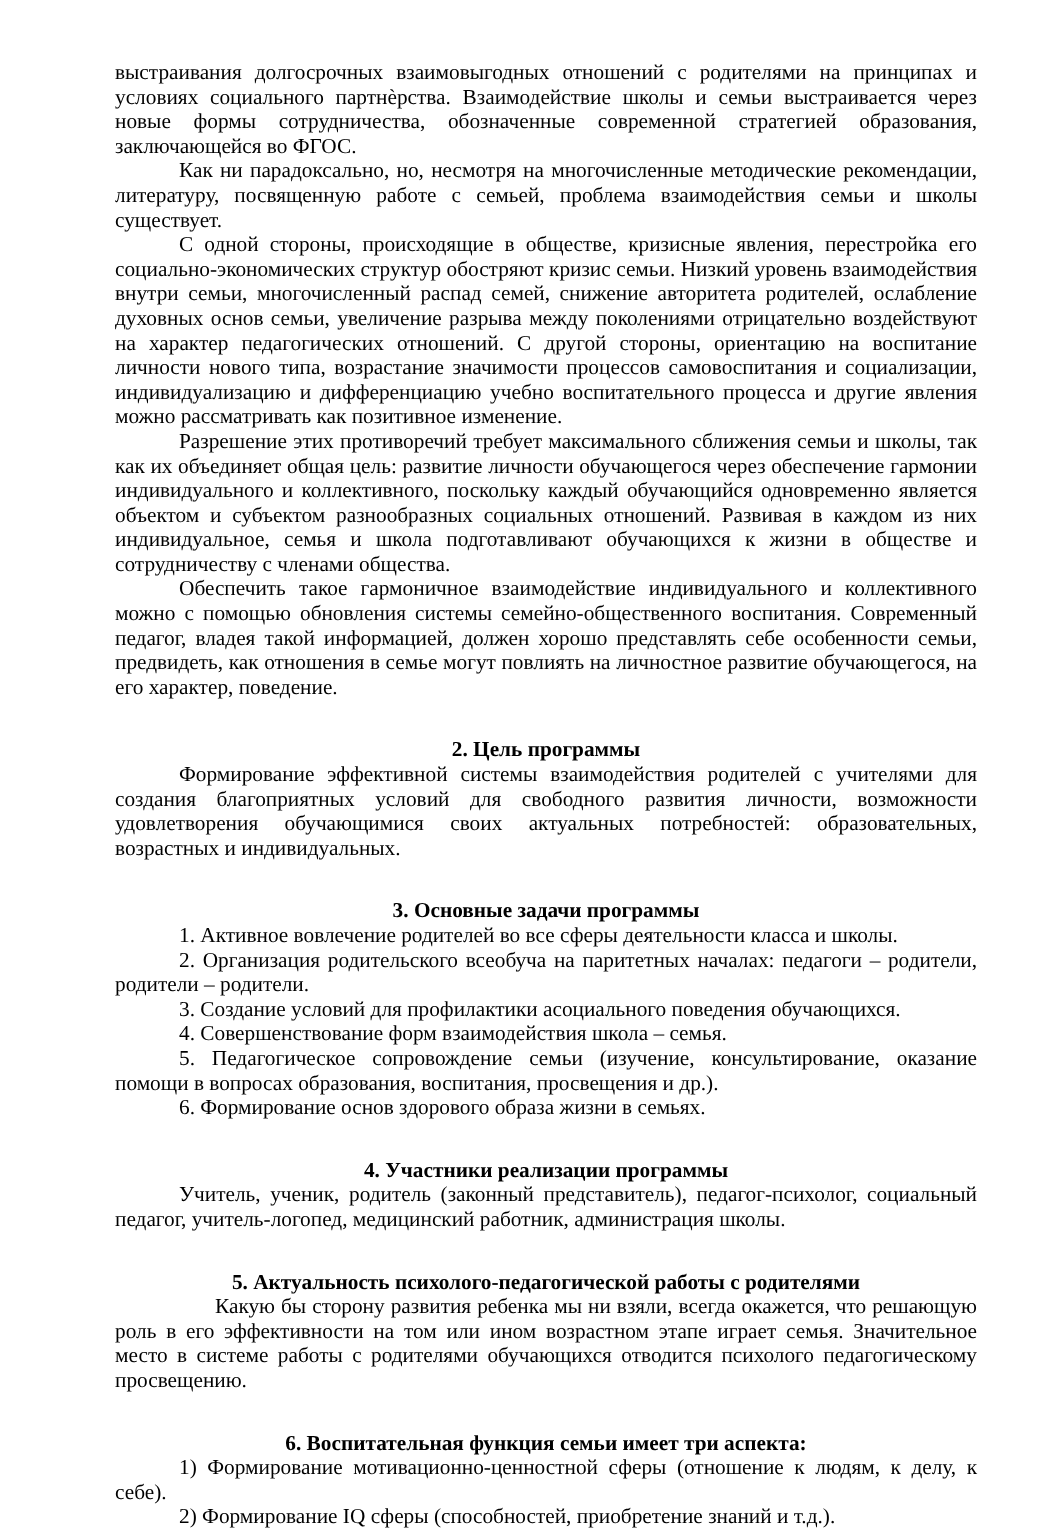выстраивания долгосрочных взаимовыгодных отношений с родителями на принципах и условиях социального партнѐрства. Взаимодействие школы и семьи выстраивается через новые формы сотрудничества, обозначенные современной стратегией образования, заключающейся во ФГОС.
Как ни парадоксально, но, несмотря на многочисленные методические рекомендации, литературу, посвященную работе с семьей, проблема взаимодействия семьи и школы существует.
С одной стороны, происходящие в обществе, кризисные явления, перестройка его социально-экономических структур обостряют кризис семьи. Низкий уровень взаимодействия внутри семьи, многочисленный распад семей, снижение авторитета родителей, ослабление духовных основ семьи, увеличение разрыва между поколениями отрицательно воздействуют на характер педагогических отношений. С другой стороны, ориентацию на воспитание личности нового типа, возрастание значимости процессов самовоспитания и социализации, индивидуализацию и дифференциацию учебно воспитательного процесса и другие явления можно рассматривать как позитивное изменение.
Разрешение этих противоречий требует максимального сближения семьи и школы, так как их объединяет общая цель: развитие личности обучающегося через обеспечение гармонии индивидуального и коллективного, поскольку каждый обучающийся одновременно является объектом и субъектом разнообразных социальных отношений. Развивая в каждом из них индивидуальное, семья и школа подготавливают обучающихся к жизни в обществе и сотрудничеству с членами общества.
Обеспечить такое гармоничное взаимодействие индивидуального и коллективного можно с помощью обновления системы семейно-общественного воспитания. Современный педагог, владея такой информацией, должен хорошо представлять себе особенности семьи, предвидеть, как отношения в семье могут повлиять на личностное развитие обучающегося, на его характер, поведение.
2. Цель программы
Формирование эффективной системы взаимодействия родителей с учителями для создания благоприятных условий для свободного развития личности, возможности удовлетворения обучающимися своих актуальных потребностей: образовательных, возрастных и индивидуальных.
3. Основные задачи программы
1. Активное вовлечение родителей во все сферы деятельности класса и школы.
2. Организация родительского всеобуча на паритетных началах: педагоги – родители, родители – родители.
3. Создание условий для профилактики асоциального поведения обучающихся.
4. Совершенствование форм взаимодействия школа – семья.
5. Педагогическое сопровождение семьи (изучение, консультирование, оказание помощи в вопросах образования, воспитания, просвещения и др.).
6. Формирование основ здорового образа жизни в семьях.
4. Участники реализации программы
Учитель, ученик, родитель (законный представитель), педагог-психолог, социальный педагог, учитель-логопед, медицинский работник, администрация школы.
5. Актуальность психолого-педагогической работы с родителями
Какую бы сторону развития ребенка мы ни взяли, всегда окажется, что решающую роль в его эффективности на том или ином возрастном этапе играет семья. Значительное место в системе работы с родителями обучающихся отводится психолого педагогическому просвещению.
6. Воспитательная функция семьи имеет три аспекта:
1) Формирование мотивационно-ценностной сферы (отношение к людям, к делу, к себе).
2) Формирование IQ сферы (способностей, приобретение знаний и т.д.).